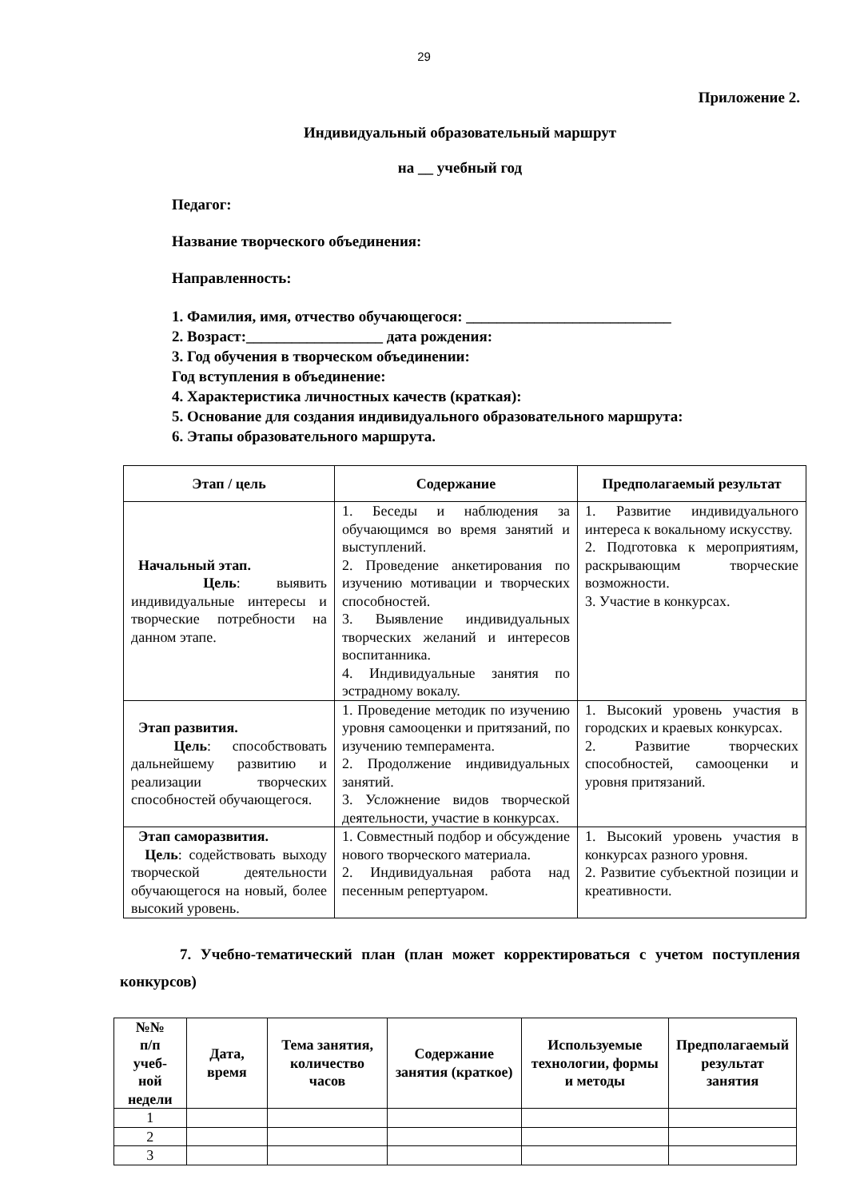29
Приложение 2.
Индивидуальный образовательный маршрут
на __ учебный год
Педагог:
Название творческого объединения:
Направленность:
1. Фамилия, имя, отчество обучающегося: ___________________________
2. Возраст:__________________ дата рождения:
3. Год обучения в творческом объединении:
Год вступления в объединение:
4. Характеристика личностных качеств (краткая):
5. Основание для создания индивидуального образовательного маршрута:
6. Этапы образовательного маршрута.
| Этап / цель | Содержание | Предполагаемый результат |
| --- | --- | --- |
| Начальный этап. Цель : выявить индивидуальные интересы и творческие потребности на данном этапе. | 1. Беседы и наблюдения за обучающимся во время занятий и выступлений. 2. Проведение анкетирования по изучению мотивации и творческих способностей. 3. Выявление индивидуальных творческих желаний и интересов воспитанника. 4. Индивидуальные занятия по эстрадному вокалу. | 1. Развитие индивидуального интереса к вокальному искусству. 2. Подготовка к мероприятиям, раскрывающим творческие возможности. 3. Участие в конкурсах. |
| Этап развития. Цель : способствовать дальнейшему развитию и реализации творческих способностей обучающегося. | 1. Проведение методик по изучению уровня самооценки и притязаний, по изучению темперамента. 2. Продолжение индивидуальных занятий. 3. Усложнение видов творческой деятельности, участие в конкурсах. | 1. Высокий уровень участия в городских и краевых конкурсах. 2. Развитие творческих способностей, самооценки и уровня притязаний. |
| Этап саморазвития. Цель : содействовать выходу творческой деятельности обучающегося на новый, более высокий уровень. | 1. Совместный подбор и обсуждение нового творческого материала. 2. Индивидуальная работа над песенным репертуаром. | 1. Высокий уровень участия в конкурсах разного уровня. 2. Развитие субъектной позиции и креативности. |
7. Учебно-тематический план (план может корректироваться с учетом поступления конкурсов)
| №№ п/п учеб- ной недели | Дата, время | Тема занятия, количество часов | Содержание занятия (краткое) | Используемые технологии, формы и методы | Предполагаемый результат занятия |
| --- | --- | --- | --- | --- | --- |
| 1 | | | | | |
| 2 | | | | | |
| 3 | | | | | |